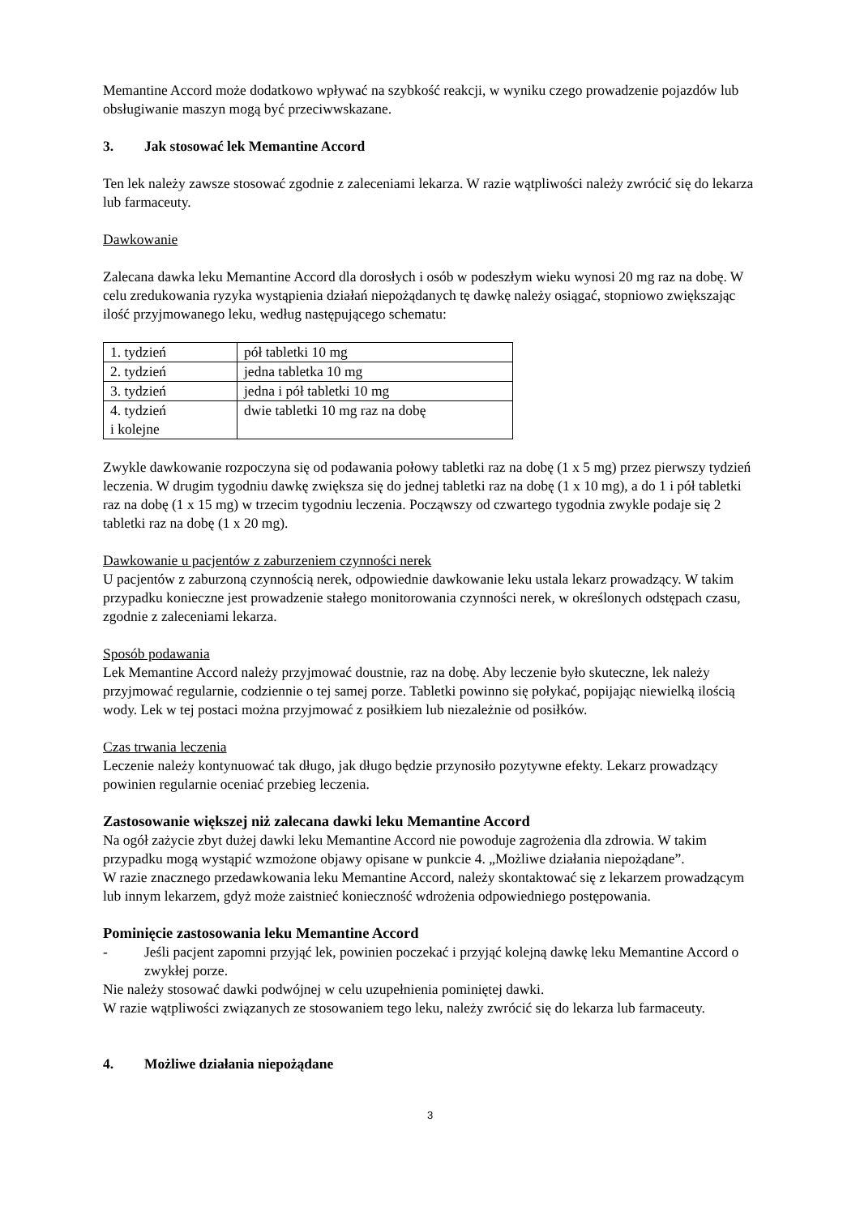Memantine Accord może dodatkowo wpływać na szybkość reakcji, w wyniku czego prowadzenie pojazdów lub obsługiwanie maszyn mogą być przeciwwskazane.
3. Jak stosować lek Memantine Accord
Ten lek należy zawsze stosować zgodnie z zaleceniami lekarza. W razie wątpliwości należy zwrócić się do lekarza lub farmaceuty.
Dawkowanie
Zalecana dawka leku Memantine Accord dla dorosłych i osób w podeszłym wieku wynosi 20 mg raz na dobę. W celu zredukowania ryzyka wystąpienia działań niepożądanych tę dawkę należy osiągać, stopniowo zwiększając ilość przyjmowanego leku, według następującego schematu:
| 1. tydzień | pół tabletki 10 mg |
| 2. tydzień | jedna tabletka 10 mg |
| 3. tydzień | jedna i pół tabletki 10 mg |
| 4. tydzień i kolejne | dwie tabletki 10 mg raz na dobę |
Zwykle dawkowanie rozpoczyna się od podawania połowy tabletki raz na dobę (1 x 5 mg) przez pierwszy tydzień leczenia. W drugim tygodniu dawkę zwiększa się do jednej tabletki raz na dobę (1 x 10 mg), a do 1 i pół tabletki raz na dobę (1 x 15 mg) w trzecim tygodniu leczenia. Począwszy od czwartego tygodnia zwykle podaje się 2 tabletki raz na dobę (1 x 20 mg).
Dawkowanie u pacjentów z zaburzeniem czynności nerek
U pacjentów z zaburzoną czynnością nerek, odpowiednie dawkowanie leku ustala lekarz prowadzący. W takim przypadku konieczne jest prowadzenie stałego monitorowania czynności nerek, w określonych odstępach czasu, zgodnie z zaleceniami lekarza.
Sposób podawania
Lek Memantine Accord należy przyjmować doustnie, raz na dobę. Aby leczenie było skuteczne, lek należy przyjmować regularnie, codziennie o tej samej porze. Tabletki powinno się połykać, popijając niewielką ilością wody. Lek w tej postaci można przyjmować z posiłkiem lub niezależnie od posiłków.
Czas trwania leczenia
Leczenie należy kontynuować tak długo, jak długo będzie przynosiło pozytywne efekty. Lekarz prowadzący powinien regularnie oceniać przebieg leczenia.
Zastosowanie większej niż zalecana dawki leku Memantine Accord
Na ogół zażycie zbyt dużej dawki leku Memantine Accord nie powoduje zagrożenia dla zdrowia. W takim przypadku mogą wystąpić wzmożone objawy opisane w punkcie 4. „Możliwe działania niepożądane”.
W razie znacznego przedawkowania leku Memantine Accord, należy skontaktować się z lekarzem prowadzącym lub innym lekarzem, gdyż może zaistnieć konieczność wdrożenia odpowiedniego postępowania.
Pominięcie zastosowania leku Memantine Accord
- Jeśli pacjent zapomni przyjąć lek, powinien poczekać i przyjąć kolejną dawkę leku Memantine Accord o zwykłej porze.
Nie należy stosować dawki podwójnej w celu uzupełnienia pominiętej dawki.
W razie wątpliwości związanych ze stosowaniem tego leku, należy zwrócić się do lekarza lub farmaceuty.
4. Możliwe działania niepożądane
3